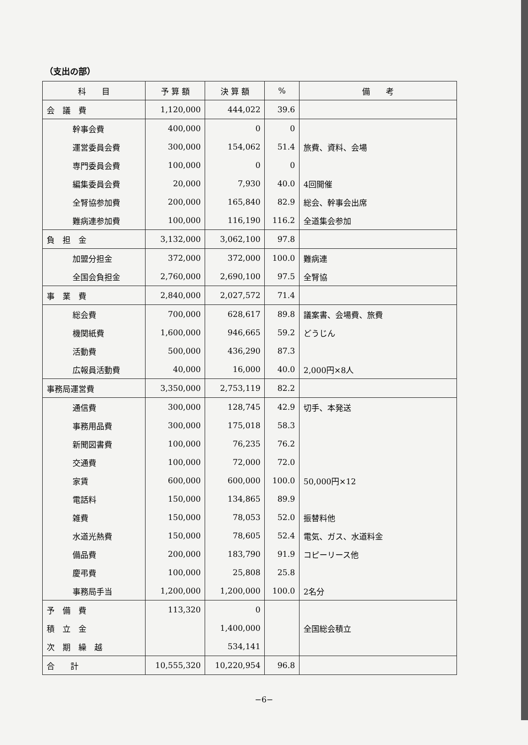（支出の部）
| 科 目 | 予 算 額 | 決 算 額 | % | 備 考 |
| --- | --- | --- | --- | --- |
| 会 議 費 | 1,120,000 | 444,022 | 39.6 | |
| 幹事会費 | 400,000 | 0 | 0 | |
| 運営委員会費 | 300,000 | 154,062 | 51.4 | 旅費、資料、会場 |
| 専門委員会費 | 100,000 | 0 | 0 | |
| 編集委員会費 | 20,000 | 7,930 | 40.0 | 4回開催 |
| 全腎協参加費 | 200,000 | 165,840 | 82.9 | 総会、幹事会出席 |
| 難病連参加費 | 100,000 | 116,190 | 116.2 | 全道集会参加 |
| 負 担 金 | 3,132,000 | 3,062,100 | 97.8 | |
| 加盟分担金 | 372,000 | 372,000 | 100.0 | 難病連 |
| 全国会負担金 | 2,760,000 | 2,690,100 | 97.5 | 全腎協 |
| 事 業 費 | 2,840,000 | 2,027,572 | 71.4 | |
| 総会費 | 700,000 | 628,617 | 89.8 | 議案書、会場費、旅費 |
| 機関紙費 | 1,600,000 | 946,665 | 59.2 | どうじん |
| 活動費 | 500,000 | 436,290 | 87.3 | |
| 広報員活動費 | 40,000 | 16,000 | 40.0 | 2,000円×8人 |
| 事務局運営費 | 3,350,000 | 2,753,119 | 82.2 | |
| 通信費 | 300,000 | 128,745 | 42.9 | 切手、本発送 |
| 事務用品費 | 300,000 | 175,018 | 58.3 | |
| 新聞図書費 | 100,000 | 76,235 | 76.2 | |
| 交通費 | 100,000 | 72,000 | 72.0 | |
| 家賃 | 600,000 | 600,000 | 100.0 | 50,000円×12 |
| 電話料 | 150,000 | 134,865 | 89.9 | |
| 雑費 | 150,000 | 78,053 | 52.0 | 振替料他 |
| 水道光熱費 | 150,000 | 78,605 | 52.4 | 電気、ガス、水道料金 |
| 備品費 | 200,000 | 183,790 | 91.9 | コピーリース他 |
| 慶弔費 | 100,000 | 25,808 | 25.8 | |
| 事務局手当 | 1,200,000 | 1,200,000 | 100.0 | 2名分 |
| 予 備 費 | 113,320 | 0 | | |
| 積 立 金 | | 1,400,000 | | 全国総会積立 |
| 次 期 繰 越 | | 534,141 | | |
| 合 計 | 10,555,320 | 10,220,954 | 96.8 | |
−6−